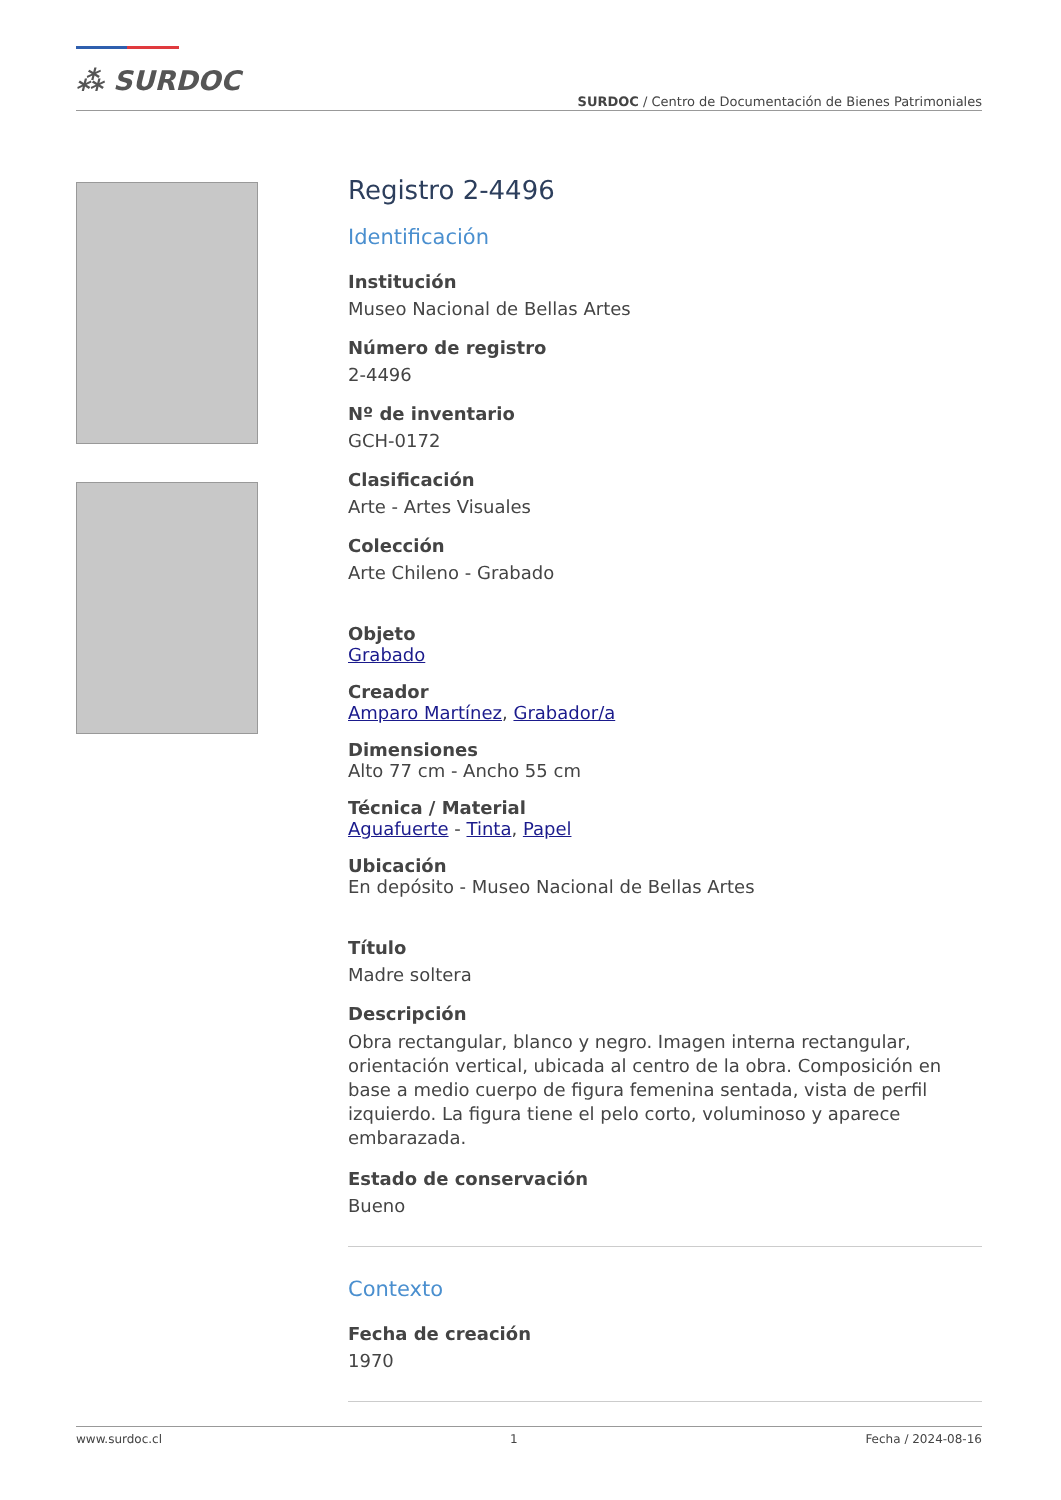⁂ SURDOC
SURDOC / Centro de Documentación de Bienes Patrimoniales
Registro 2-4496
Identificación
Institución
Museo Nacional de Bellas Artes
Número de registro
2-4496
Nº de inventario
GCH-0172
Clasificación
Arte - Artes Visuales
Colección
Arte Chileno - Grabado
Objeto
Grabado
Creador
Amparo Martínez, Grabador/a
Dimensiones
Alto 77 cm - Ancho 55 cm
Técnica / Material
Aguafuerte - Tinta, Papel
Ubicación
En depósito - Museo Nacional de Bellas Artes
Título
Madre soltera
Descripción
Obra rectangular, blanco y negro. Imagen interna rectangular, orientación vertical, ubicada al centro de la obra. Composición en base a medio cuerpo de figura femenina sentada, vista de perfil izquierdo. La figura tiene el pelo corto, voluminoso y aparece embarazada.
Estado de conservación
Bueno
Contexto
Fecha de creación
1970
www.surdoc.cl 1 Fecha / 2024-08-16